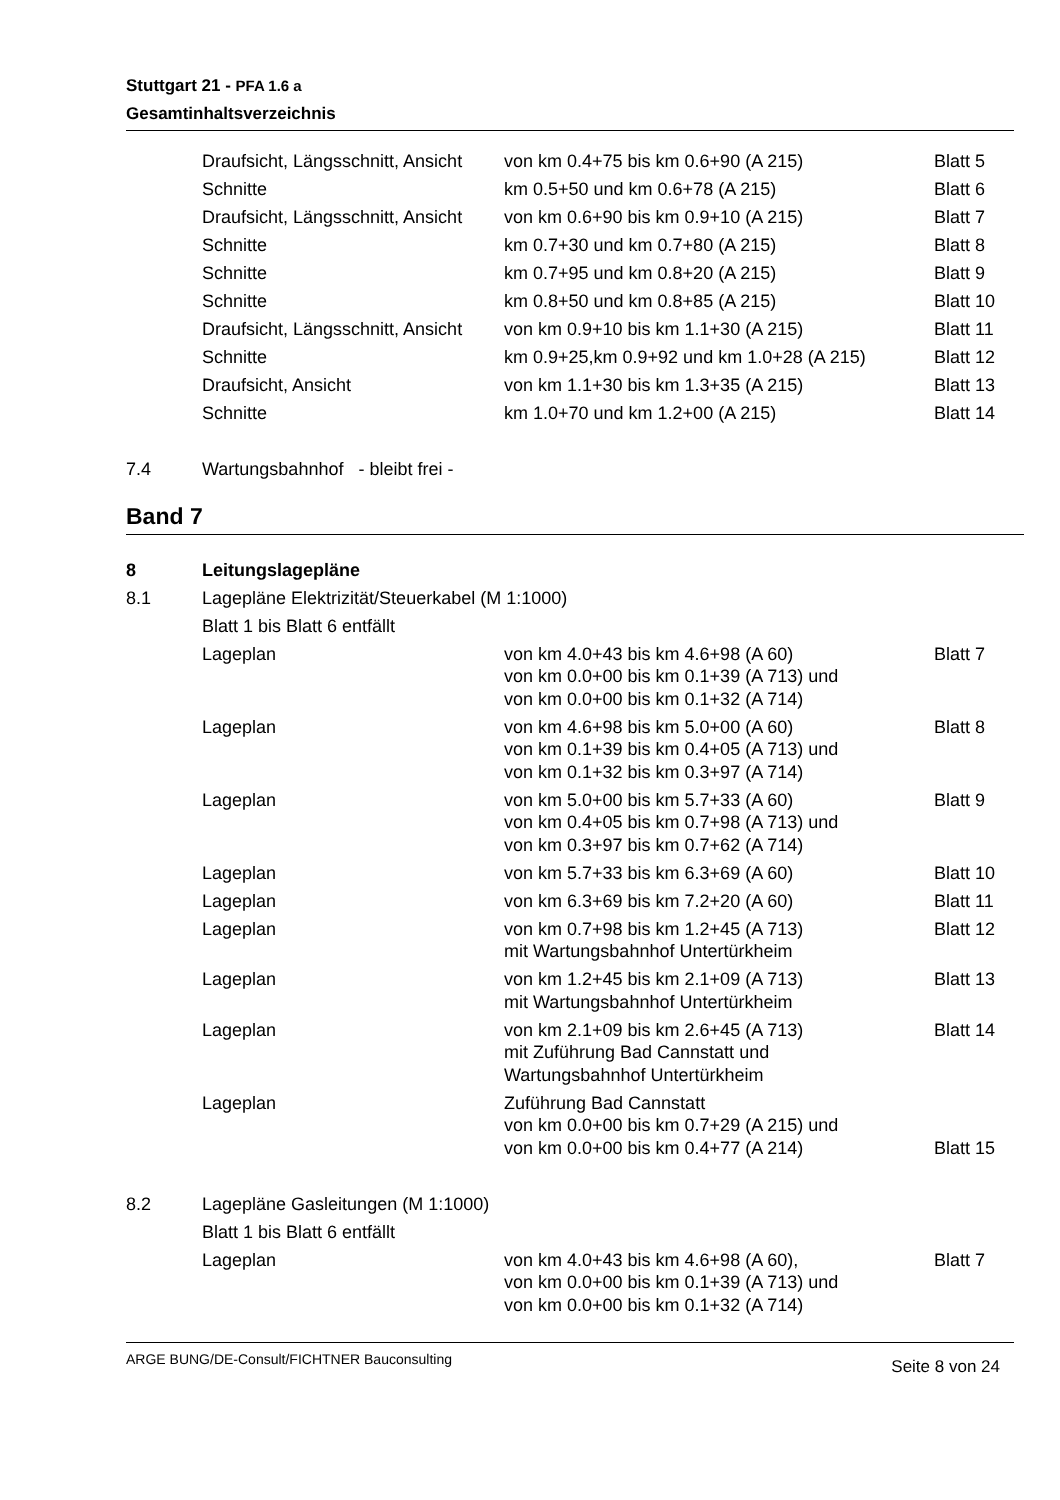Stuttgart 21 - PFA 1.6 a
Gesamtinhaltsverzeichnis
| | Draufsicht, Längsschnitt, Ansicht | von km 0.4+75 bis km 0.6+90 (A 215) | Blatt 5 |
| | Schnitte | km 0.5+50 und km 0.6+78 (A 215) | Blatt 6 |
| | Draufsicht, Längsschnitt, Ansicht | von km 0.6+90 bis km 0.9+10 (A 215) | Blatt 7 |
| | Schnitte | km 0.7+30 und km 0.7+80 (A 215) | Blatt 8 |
| | Schnitte | km 0.7+95 und km 0.8+20 (A 215) | Blatt 9 |
| | Schnitte | km 0.8+50 und km 0.8+85 (A 215) | Blatt 10 |
| | Draufsicht, Längsschnitt, Ansicht | von km 0.9+10 bis km 1.1+30 (A 215) | Blatt 11 |
| | Schnitte | km 0.9+25,km 0.9+92 und km 1.0+28 (A 215) | Blatt 12 |
| | Draufsicht, Ansicht | von km 1.1+30 bis km 1.3+35 (A 215) | Blatt 13 |
| | Schnitte | km 1.0+70 und km 1.2+00 (A 215) | Blatt 14 |
| 7.4 | Wartungsbahnhof - bleibt frei - | | |
Band 7
| 8 | Leitungslagepläne | | |
| 8.1 | Lagepläne Elektrizität/Steuerkabel (M 1:1000) | | |
| | Blatt 1 bis Blatt 6 entfällt | | |
| | Lageplan | von km 4.0+43 bis km 4.6+98 (A 60) von km 0.0+00 bis km 0.1+39 (A 713) und von km 0.0+00 bis km 0.1+32 (A 714) | Blatt 7 |
| | Lageplan | von km 4.6+98 bis km 5.0+00 (A 60) von km 0.1+39 bis km 0.4+05 (A 713) und von km 0.1+32 bis km 0.3+97 (A 714) | Blatt 8 |
| | Lageplan | von km 5.0+00 bis km 5.7+33 (A 60) von km 0.4+05 bis km 0.7+98 (A 713) und von km 0.3+97 bis km 0.7+62 (A 714) | Blatt 9 |
| | Lageplan | von km 5.7+33 bis km 6.3+69 (A 60) | Blatt 10 |
| | Lageplan | von km 6.3+69 bis km 7.2+20 (A 60) | Blatt 11 |
| | Lageplan | von km 0.7+98 bis km 1.2+45 (A 713) mit Wartungsbahnhof Untertürkheim | Blatt 12 |
| | Lageplan | von km 1.2+45 bis km 2.1+09 (A 713) mit Wartungsbahnhof Untertürkheim | Blatt 13 |
| | Lageplan | von km 2.1+09 bis km 2.6+45 (A 713) mit Zuführung Bad Cannstatt und Wartungsbahnhof Untertürkheim | Blatt 14 |
| | Lageplan | Zuführung Bad Cannstatt von km 0.0+00 bis km 0.7+29 (A 215) und von km 0.0+00 bis km 0.4+77 (A 214) | Blatt 15 |
| 8.2 | Lagepläne Gasleitungen (M 1:1000) | | |
| | Blatt 1 bis Blatt 6 entfällt | | |
| | Lageplan | von km 4.0+43 bis km 4.6+98 (A 60), von km 0.0+00 bis km 0.1+39 (A 713) und von km 0.0+00 bis km 0.1+32 (A 714) | Blatt 7 |
ARGE BUNG/DE-Consult/FICHTNER Bauconsulting Seite 8 von 24